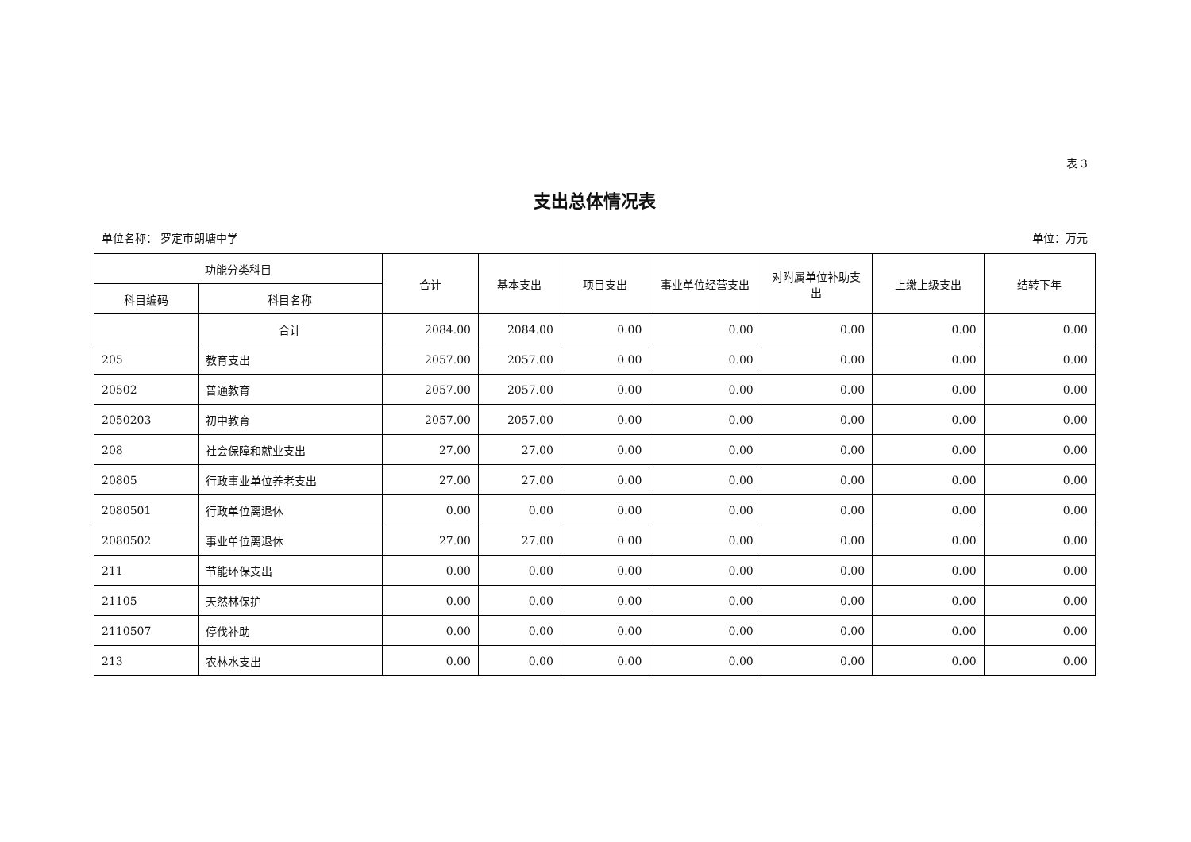表 3
支出总体情况表
单位名称： 罗定市朗塘中学 单位：万元
| 功能分类科目 | | 合计 | 基本支出 | 项目支出 | 事业单位经营支出 | 对附属单位补助支出 | 上缴上级支出 | 结转下年 |
| --- | --- | --- | --- | --- | --- | --- | --- | --- |
| 科目编码 | 科目名称 | | | | | | | |
| | 合计 | 2084.00 | 2084.00 | 0.00 | 0.00 | 0.00 | 0.00 | 0.00 |
| 205 | 教育支出 | 2057.00 | 2057.00 | 0.00 | 0.00 | 0.00 | 0.00 | 0.00 |
| 20502 | 普通教育 | 2057.00 | 2057.00 | 0.00 | 0.00 | 0.00 | 0.00 | 0.00 |
| 2050203 | 初中教育 | 2057.00 | 2057.00 | 0.00 | 0.00 | 0.00 | 0.00 | 0.00 |
| 208 | 社会保障和就业支出 | 27.00 | 27.00 | 0.00 | 0.00 | 0.00 | 0.00 | 0.00 |
| 20805 | 行政事业单位养老支出 | 27.00 | 27.00 | 0.00 | 0.00 | 0.00 | 0.00 | 0.00 |
| 2080501 | 行政单位离退休 | 0.00 | 0.00 | 0.00 | 0.00 | 0.00 | 0.00 | 0.00 |
| 2080502 | 事业单位离退休 | 27.00 | 27.00 | 0.00 | 0.00 | 0.00 | 0.00 | 0.00 |
| 211 | 节能环保支出 | 0.00 | 0.00 | 0.00 | 0.00 | 0.00 | 0.00 | 0.00 |
| 21105 | 天然林保护 | 0.00 | 0.00 | 0.00 | 0.00 | 0.00 | 0.00 | 0.00 |
| 2110507 | 停伐补助 | 0.00 | 0.00 | 0.00 | 0.00 | 0.00 | 0.00 | 0.00 |
| 213 | 农林水支出 | 0.00 | 0.00 | 0.00 | 0.00 | 0.00 | 0.00 | 0.00 |